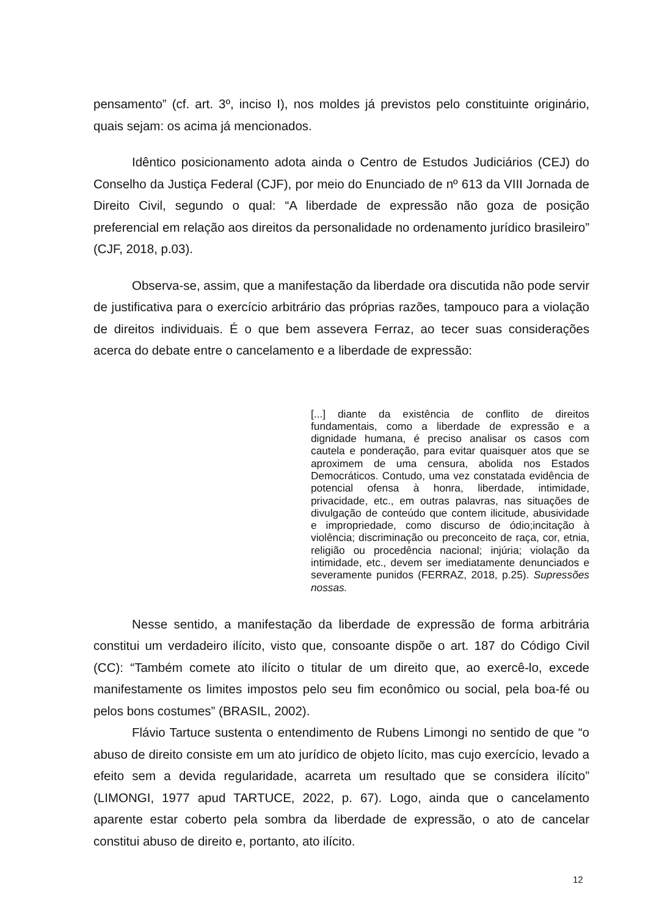pensamento” (cf. art. 3º, inciso I), nos moldes já previstos pelo constituinte originário, quais sejam: os acima já mencionados.
Idêntico posicionamento adota ainda o Centro de Estudos Judiciários (CEJ) do Conselho da Justiça Federal (CJF), por meio do Enunciado de nº 613 da VIII Jornada de Direito Civil, segundo o qual: “A liberdade de expressão não goza de posição preferencial em relação aos direitos da personalidade no ordenamento jurídico brasileiro” (CJF, 2018, p.03).
Observa-se, assim, que a manifestação da liberdade ora discutida não pode servir de justificativa para o exercício arbitrário das próprias razões, tampouco para a violação de direitos individuais. É o que bem assevera Ferraz, ao tecer suas considerações acerca do debate entre o cancelamento e a liberdade de expressão:
[...] diante da existência de conflito de direitos fundamentais, como a liberdade de expressão e a dignidade humana, é preciso analisar os casos com cautela e ponderação, para evitar quaisquer atos que se aproximem de uma censura, abolida nos Estados Democráticos. Contudo, uma vez constatada evidência de potencial ofensa à honra, liberdade, intimidade, privacidade, etc., em outras palavras, nas situações de divulgação de conteúdo que contem ilicitude, abusividade e impropriedade, como discurso de ódio;incitação à violência; discriminação ou preconceito de raça, cor, etnia, religião ou procedência nacional; injúria; violação da intimidade, etc., devem ser imediatamente denunciados e severamente punidos (FERRAZ, 2018, p.25). Supressões nossas.
Nesse sentido, a manifestação da liberdade de expressão de forma arbitrária constitui um verdadeiro ilícito, visto que, consoante dispõe o art. 187 do Código Civil (CC): “Também comete ato ilícito o titular de um direito que, ao exercê-lo, excede manifestamente os limites impostos pelo seu fim econômico ou social, pela boa-fé ou pelos bons costumes” (BRASIL, 2002).
Flávio Tartuce sustenta o entendimento de Rubens Limongi no sentido de que “o abuso de direito consiste em um ato jurídico de objeto lícito, mas cujo exercício, levado a efeito sem a devida regularidade, acarreta um resultado que se considera ilícito” (LIMONGI, 1977 apud TARTUCE, 2022, p. 67). Logo, ainda que o cancelamento aparente estar coberto pela sombra da liberdade de expressão, o ato de cancelar constitui abuso de direito e, portanto, ato ilícito.
12